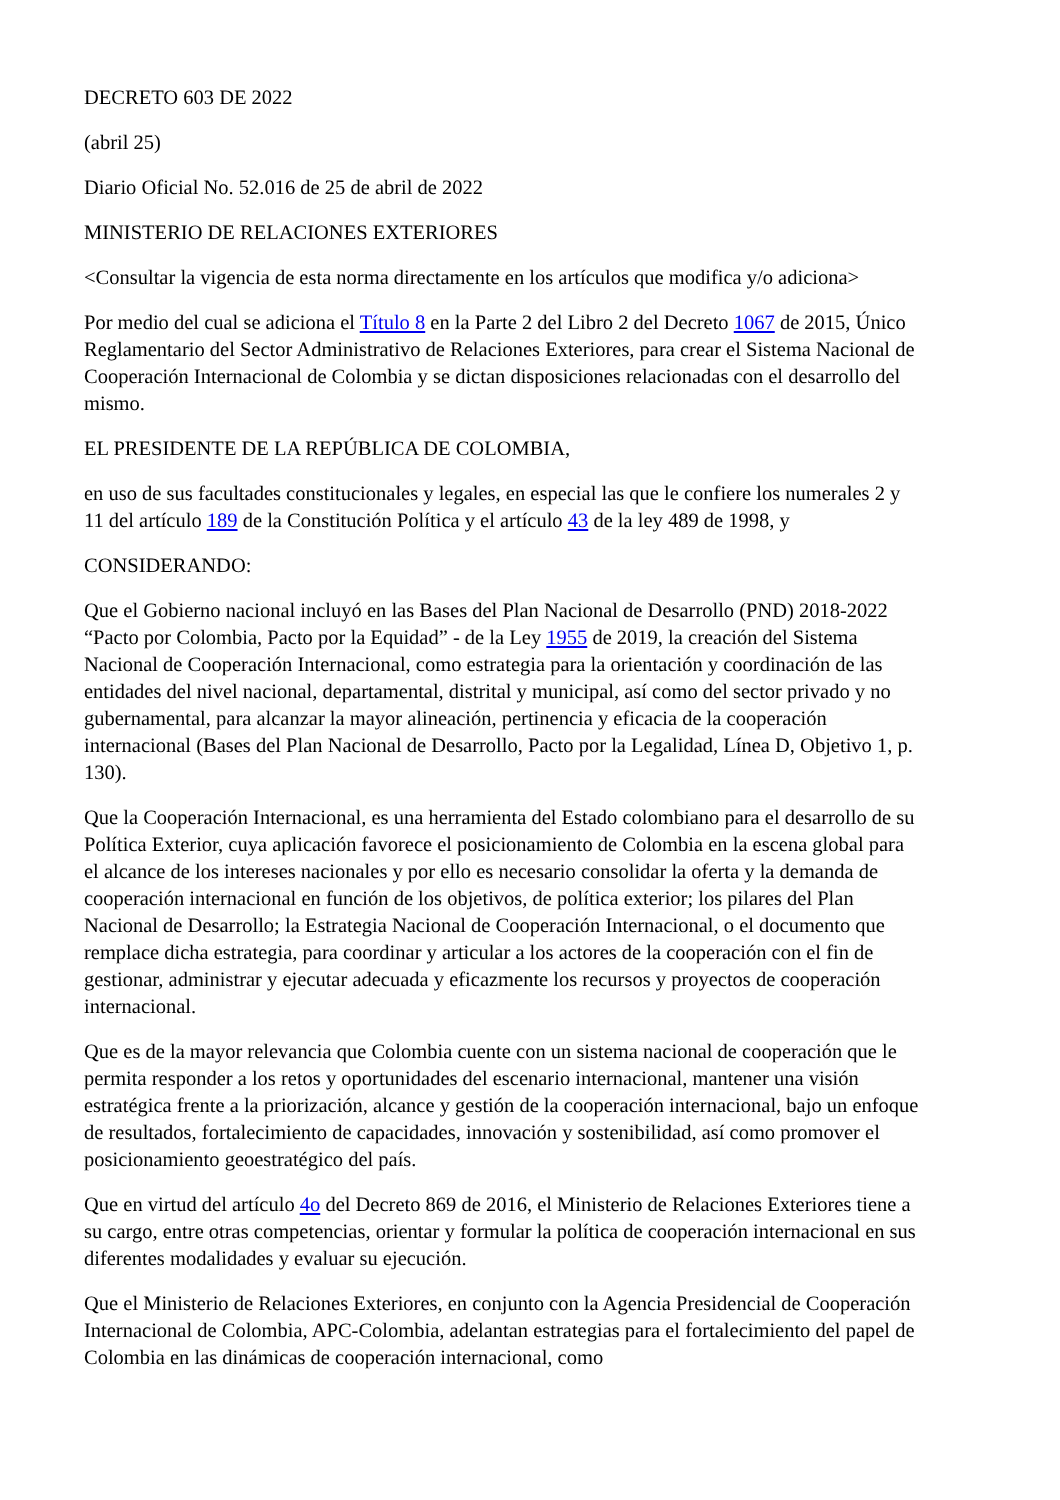DECRETO 603 DE 2022
(abril 25)
Diario Oficial No. 52.016 de 25 de abril de 2022
MINISTERIO DE RELACIONES EXTERIORES
<Consultar la vigencia de esta norma directamente en los artículos que modifica y/o adiciona>
Por medio del cual se adiciona el Título 8 en la Parte 2 del Libro 2 del Decreto 1067 de 2015, Único Reglamentario del Sector Administrativo de Relaciones Exteriores, para crear el Sistema Nacional de Cooperación Internacional de Colombia y se dictan disposiciones relacionadas con el desarrollo del mismo.
EL PRESIDENTE DE LA REPÚBLICA DE COLOMBIA,
en uso de sus facultades constitucionales y legales, en especial las que le confiere los numerales 2 y 11 del artículo 189 de la Constitución Política y el artículo 43 de la ley 489 de 1998, y
CONSIDERANDO:
Que el Gobierno nacional incluyó en las Bases del Plan Nacional de Desarrollo (PND) 2018-2022 “Pacto por Colombia, Pacto por la Equidad” - de la Ley 1955 de 2019, la creación del Sistema Nacional de Cooperación Internacional, como estrategia para la orientación y coordinación de las entidades del nivel nacional, departamental, distrital y municipal, así como del sector privado y no gubernamental, para alcanzar la mayor alineación, pertinencia y eficacia de la cooperación internacional (Bases del Plan Nacional de Desarrollo, Pacto por la Legalidad, Línea D, Objetivo 1, p. 130).
Que la Cooperación Internacional, es una herramienta del Estado colombiano para el desarrollo de su Política Exterior, cuya aplicación favorece el posicionamiento de Colombia en la escena global para el alcance de los intereses nacionales y por ello es necesario consolidar la oferta y la demanda de cooperación internacional en función de los objetivos, de política exterior; los pilares del Plan Nacional de Desarrollo; la Estrategia Nacional de Cooperación Internacional, o el documento que remplace dicha estrategia, para coordinar y articular a los actores de la cooperación con el fin de gestionar, administrar y ejecutar adecuada y eficazmente los recursos y proyectos de cooperación internacional.
Que es de la mayor relevancia que Colombia cuente con un sistema nacional de cooperación que le permita responder a los retos y oportunidades del escenario internacional, mantener una visión estratégica frente a la priorización, alcance y gestión de la cooperación internacional, bajo un enfoque de resultados, fortalecimiento de capacidades, innovación y sostenibilidad, así como promover el posicionamiento geoestratégico del país.
Que en virtud del artículo 4o del Decreto 869 de 2016, el Ministerio de Relaciones Exteriores tiene a su cargo, entre otras competencias, orientar y formular la política de cooperación internacional en sus diferentes modalidades y evaluar su ejecución.
Que el Ministerio de Relaciones Exteriores, en conjunto con la Agencia Presidencial de Cooperación Internacional de Colombia, APC-Colombia, adelantan estrategias para el fortalecimiento del papel de Colombia en las dinámicas de cooperación internacional, como